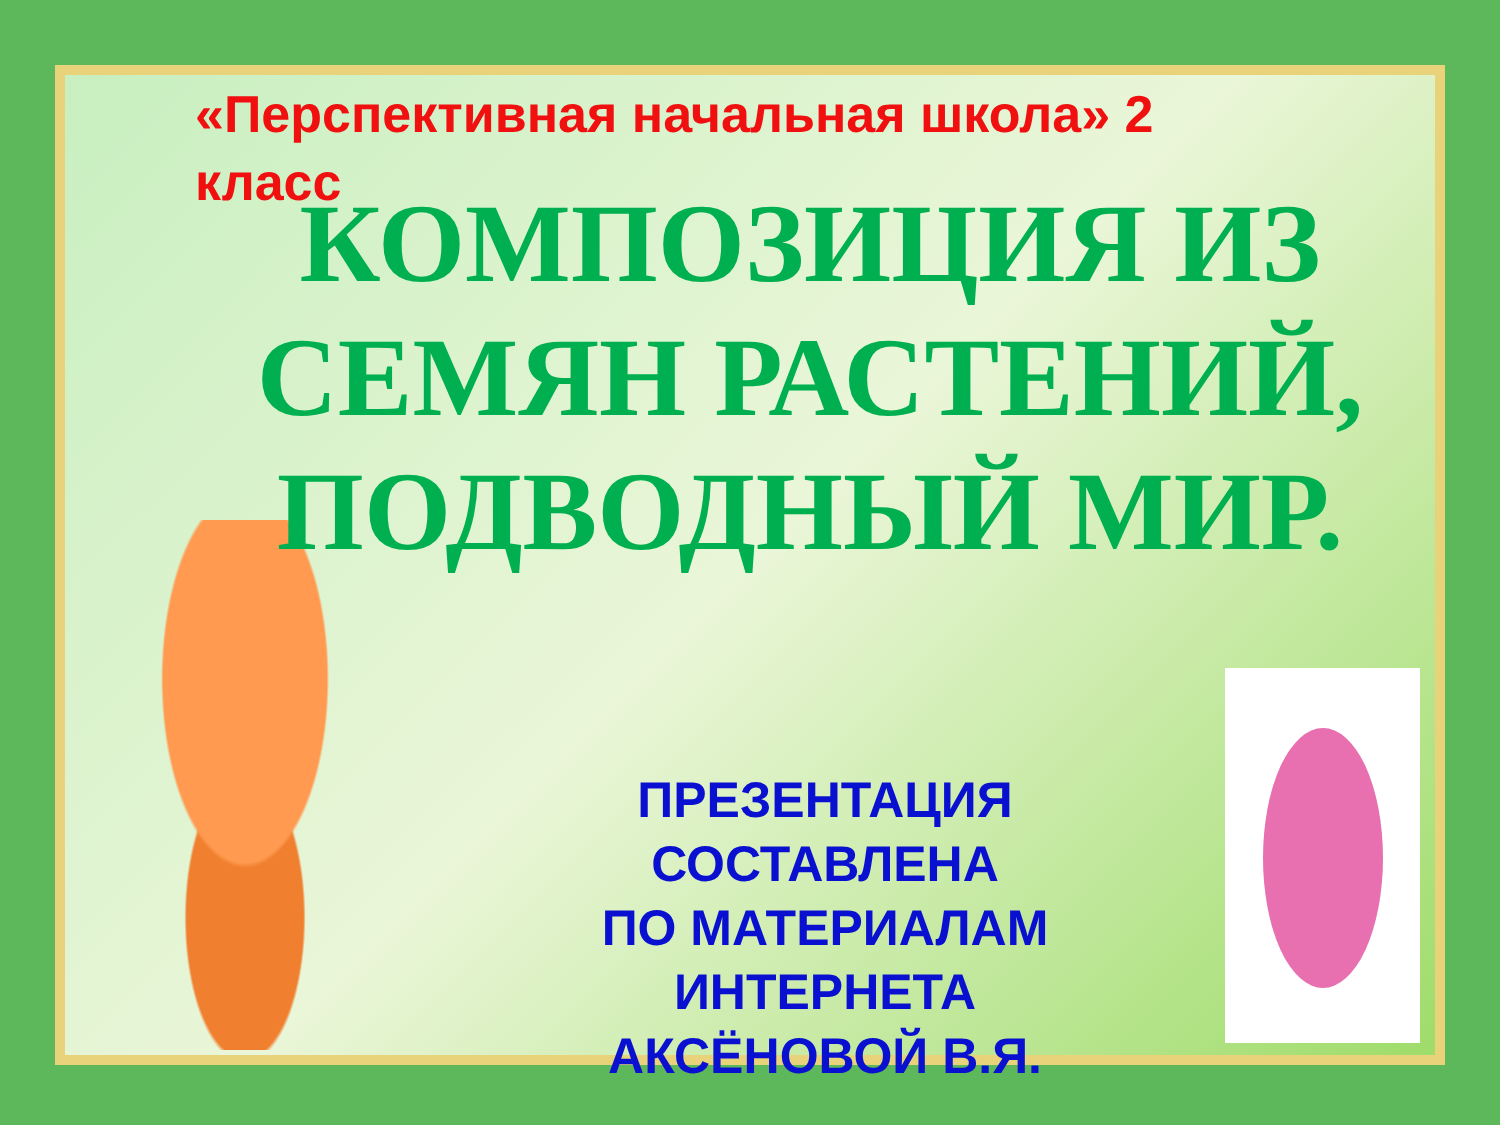«Перспективная начальная школа» 2 класс
КОМПОЗИЦИЯ ИЗ СЕМЯН РАСТЕНИЙ, ПОДВОДНЫЙ МИР.
ПРЕЗЕНТАЦИЯ СОСТАВЛЕНА
ПО МАТЕРИАЛАМ ИНТЕРНЕТА
АКСЁНОВОЙ В.Я.